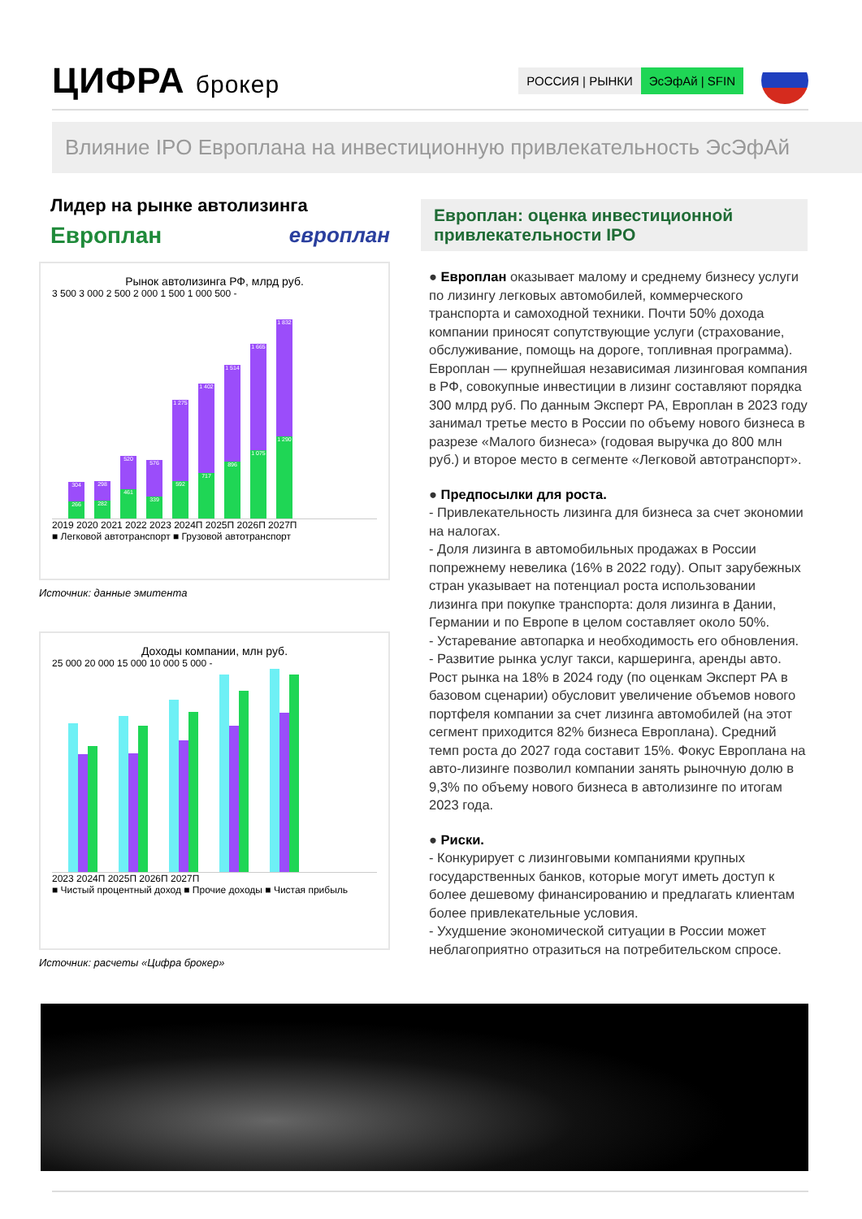ЦИФРА брокер
РОССИЯ | РЫНКИ ЭсЭфАй | SFIN
Влияние IPO Европлана на инвестиционную привлекательность ЭсЭфАй
Лидер на рынке автолизинга
Европлан европлан
Рынок автолизинга РФ, млрд руб.
3 500 3 000 2 500 2 000 1 500 1 000 500 -
304
266
298
282
520
461
576
339
1 275
592
1 402
717
1 514
896
1 665
1 075
1 832
1 290
2019 2020 2021 2022 2023 2024П 2025П 2026П 2027П
■ Легковой автотранспорт ■ Грузовой автотранспорт
Источник: данные эмитента
Доходы компании, млн руб.
25 000 20 000 15 000 10 000 5 000 -
2023 2024П 2025П 2026П 2027П
■ Чистый процентный доход ■ Прочие доходы ■ Чистая прибыль
Источник: расчеты «Цифра брокер»
Европлан: оценка инвестиционной привлекательности IPO
● Европлан оказывает малому и среднему бизнесу услуги по лизингу легковых автомобилей, коммерческого транспорта и самоходной техники. Почти 50% дохода компании приносят сопутствующие услуги (страхование, обслуживание, помощь на дороге, топливная программа). Европлан — крупнейшая независимая лизинговая компания в РФ, совокупные инвестиции в лизинг составляют порядка 300 млрд руб. По данным Эксперт РА, Европлан в 2023 году занимал третье место в России по объему нового бизнеса в разрезе «Малого бизнеса» (годовая выручка до 800 млн руб.) и второе место в сегменте «Легковой автотранспорт».
● Предпосылки для роста.
- Привлекательность лизинга для бизнеса за счет экономии на налогах.
- Доля лизинга в автомобильных продажах в России попрежнему невелика (16% в 2022 году). Опыт зарубежных стран указывает на потенциал роста использовании лизинга при покупке транспорта: доля лизинга в Дании, Германии и по Европе в целом составляет около 50%.
- Устаревание автопарка и необходимость его обновления.
- Развитие рынка услуг такси, каршеринга, аренды авто. Рост рынка на 18% в 2024 году (по оценкам Эксперт РА в базовом сценарии) обусловит увеличение объемов нового портфеля компании за счет лизинга автомобилей (на этот сегмент приходится 82% бизнеса Европлана). Средний темп роста до 2027 года составит 15%. Фокус Европлана на авто-лизинге позволил компании занять рыночную долю в 9,3% по объему нового бизнеса в автолизинге по итогам 2023 года.
● Риски.
- Конкурирует с лизинговыми компаниями крупных государственных банков, которые могут иметь доступ к более дешевому финансированию и предлагать клиентам более привлекательные условия.
- Ухудшение экономической ситуации в России может неблагоприятно отразиться на потребительском спросе.